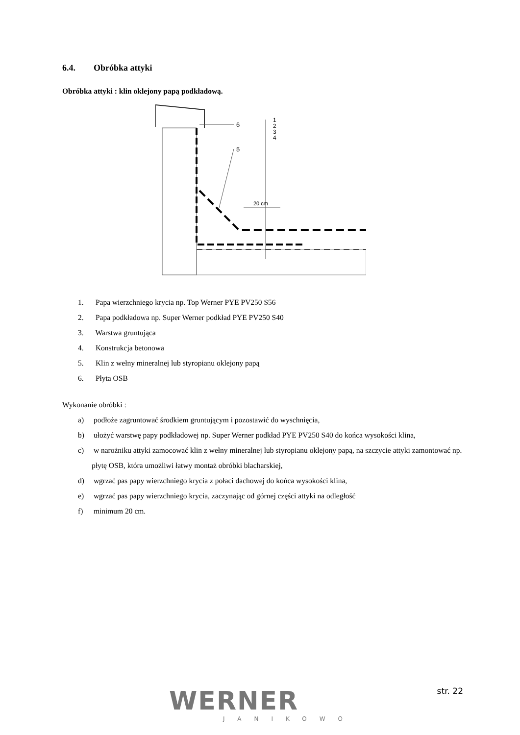6.4. Obróbka attyki
Obróbka attyki : klin oklejony papą podkładową.
6
5
1
2
3
4
20 cm
1. Papa wierzchniego krycia np. Top Werner PYE PV250 S56
2. Papa podkładowa np. Super Werner podkład PYE PV250 S40
3. Warstwa gruntująca
4. Konstrukcja betonowa
5. Klin z wełny mineralnej lub styropianu oklejony papą
6. Płyta OSB
Wykonanie obróbki :
a) podłoże zagruntować środkiem gruntującym i pozostawić do wyschnięcia,
b) ułożyć warstwę papy podkładowej np. Super Werner podkład PYE PV250 S40 do końca wysokości klina,
c) w narożniku attyki zamocować klin z wełny mineralnej lub styropianu oklejony papą, na szczycie attyki zamontować np. płytę OSB, która umożliwi łatwy montaż obróbki blacharskiej,
d) wgrzać pas papy wierzchniego krycia z połaci dachowej do końca wysokości klina,
e) wgrzać pas papy wierzchniego krycia, zaczynając od górnej części attyki na odległość
f) minimum 20 cm.
WERNER
JANIKOWO
str. 22